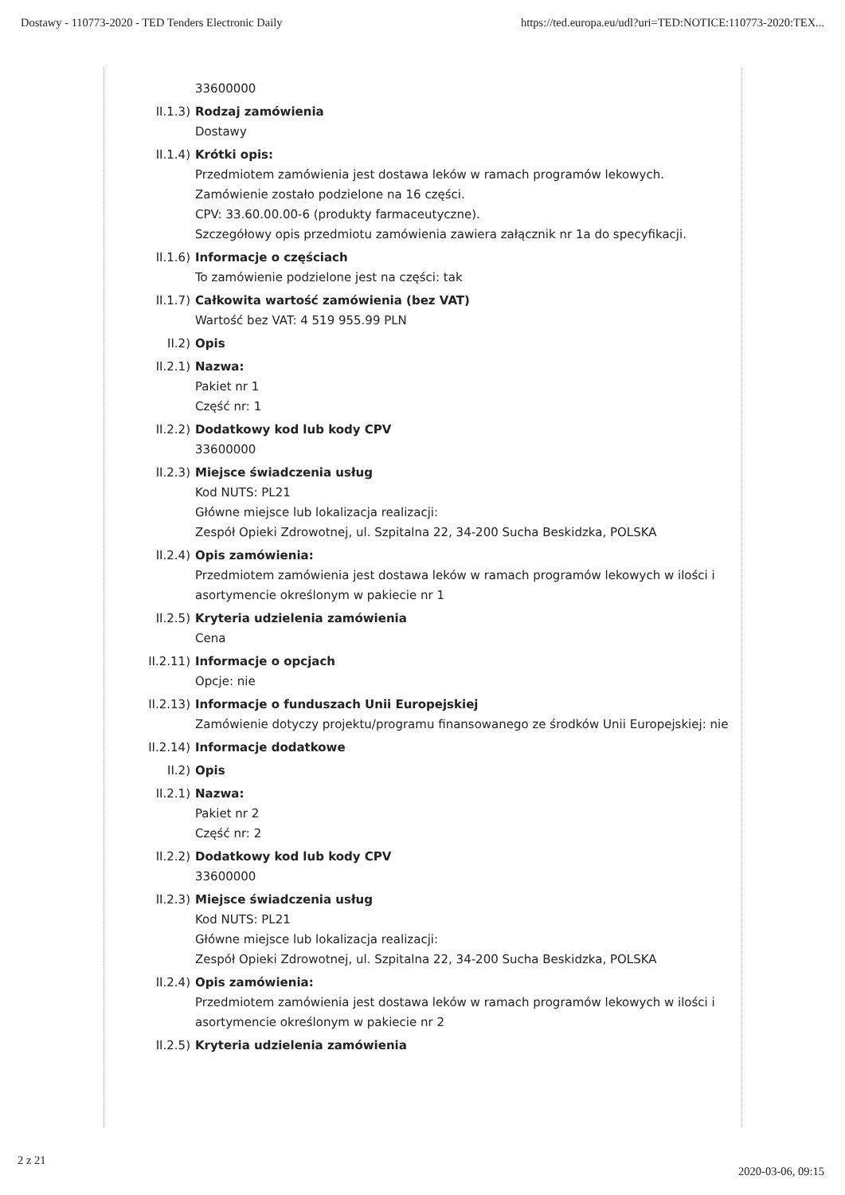Dostawy - 110773-2020 - TED Tenders Electronic Daily https://ted.europa.eu/udl?uri=TED:NOTICE:110773-2020:TEX...
33600000
II.1.3) Rodzaj zamówienia
Dostawy
II.1.4) Krótki opis:
Przedmiotem zamówienia jest dostawa leków w ramach programów lekowych.
Zamówienie zostało podzielone na 16 części.
CPV: 33.60.00.00-6 (produkty farmaceutyczne).
Szczegółowy opis przedmiotu zamówienia zawiera załącznik nr 1a do specyfikacji.
II.1.6) Informacje o częściach
To zamówienie podzielone jest na części: tak
II.1.7) Całkowita wartość zamówienia (bez VAT)
Wartość bez VAT: 4 519 955.99 PLN
II.2) Opis
II.2.1) Nazwa:
Pakiet nr 1
Część nr: 1
II.2.2) Dodatkowy kod lub kody CPV
33600000
II.2.3) Miejsce świadczenia usług
Kod NUTS: PL21
Główne miejsce lub lokalizacja realizacji:
Zespół Opieki Zdrowotnej, ul. Szpitalna 22, 34-200 Sucha Beskidzka, POLSKA
II.2.4) Opis zamówienia:
Przedmiotem zamówienia jest dostawa leków w ramach programów lekowych w ilości i asortymencie określonym w pakiecie nr 1
II.2.5) Kryteria udzielenia zamówienia
Cena
II.2.11) Informacje o opcjach
Opcje: nie
II.2.13) Informacje o funduszach Unii Europejskiej
Zamówienie dotyczy projektu/programu finansowanego ze środków Unii Europejskiej: nie
II.2.14) Informacje dodatkowe
II.2) Opis
II.2.1) Nazwa:
Pakiet nr 2
Część nr: 2
II.2.2) Dodatkowy kod lub kody CPV
33600000
II.2.3) Miejsce świadczenia usług
Kod NUTS: PL21
Główne miejsce lub lokalizacja realizacji:
Zespół Opieki Zdrowotnej, ul. Szpitalna 22, 34-200 Sucha Beskidzka, POLSKA
II.2.4) Opis zamówienia:
Przedmiotem zamówienia jest dostawa leków w ramach programów lekowych w ilości i asortymencie określonym w pakiecie nr 2
II.2.5) Kryteria udzielenia zamówienia
2 z 21 2020-03-06, 09:15